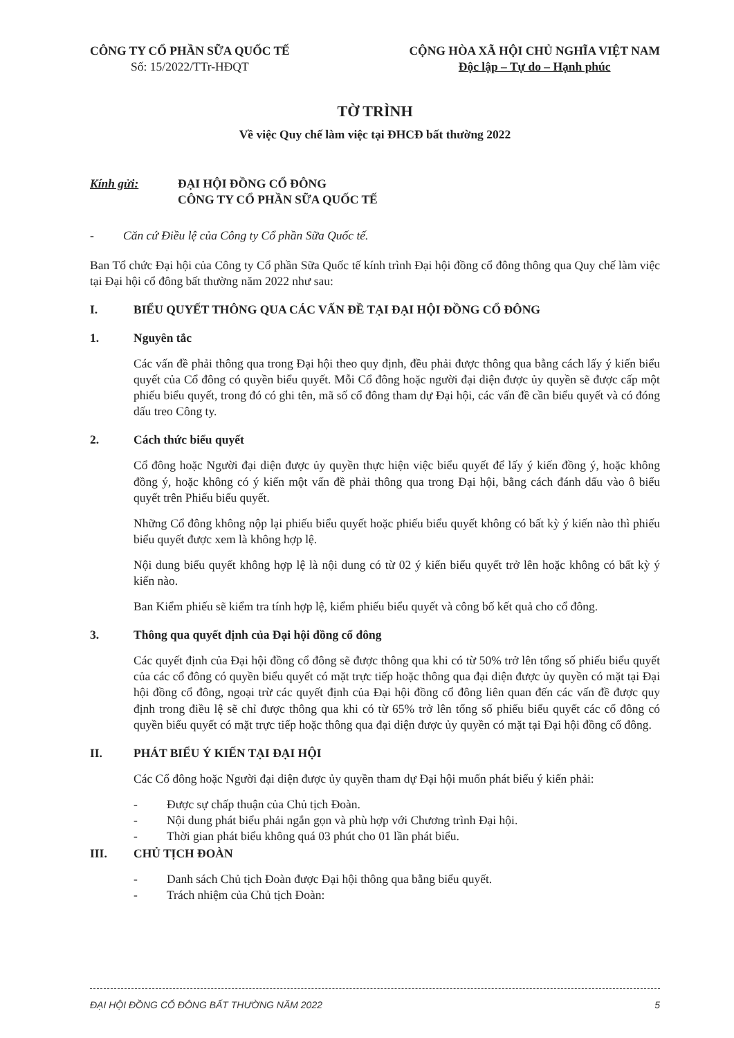CÔNG TY CỔ PHẦN SỮA QUỐC TẾ
Số: 15/2022/TTr-HĐQT
CỘNG HÒA XÃ HỘI CHỦ NGHĨA VIỆT NAM
Độc lập – Tự do – Hạnh phúc
TỜ TRÌNH
Về việc Quy chế làm việc tại ĐHCĐ bất thường 2022
Kính gửi: ĐẠI HỘI ĐỒNG CỔ ĐÔNG
CÔNG TY CỔ PHẦN SỮA QUỐC TẾ
- Căn cứ Điều lệ của Công ty Cổ phần Sữa Quốc tế.
Ban Tổ chức Đại hội của Công ty Cổ phần Sữa Quốc tế kính trình Đại hội đồng cổ đông thông qua Quy chế làm việc tại Đại hội cổ đông bất thường năm 2022 như sau:
I. BIỂU QUYẾT THÔNG QUA CÁC VẤN ĐỀ TẠI ĐẠI HỘI ĐỒNG CỔ ĐÔNG
1. Nguyên tắc
Các vấn đề phải thông qua trong Đại hội theo quy định, đều phải được thông qua bằng cách lấy ý kiến biểu quyết của Cổ đông có quyền biểu quyết. Mỗi Cổ đông hoặc người đại diện được ủy quyền sẽ được cấp một phiếu biểu quyết, trong đó có ghi tên, mã số cổ đông tham dự Đại hội, các vấn đề cần biểu quyết và có đóng dấu treo Công ty.
2. Cách thức biểu quyết
Cổ đông hoặc Người đại diện được ủy quyền thực hiện việc biểu quyết để lấy ý kiến đồng ý, hoặc không đồng ý, hoặc không có ý kiến một vấn đề phải thông qua trong Đại hội, bằng cách đánh dấu vào ô biểu quyết trên Phiếu biểu quyết.
Những Cổ đông không nộp lại phiếu biểu quyết hoặc phiếu biểu quyết không có bất kỳ ý kiến nào thì phiếu biểu quyết được xem là không hợp lệ.
Nội dung biểu quyết không hợp lệ là nội dung có từ 02 ý kiến biểu quyết trở lên hoặc không có bất kỳ ý kiến nào.
Ban Kiểm phiếu sẽ kiểm tra tính hợp lệ, kiểm phiếu biểu quyết và công bố kết quả cho cổ đông.
3. Thông qua quyết định của Đại hội đồng cổ đông
Các quyết định của Đại hội đồng cổ đông sẽ được thông qua khi có từ 50% trở lên tổng số phiếu biểu quyết của các cổ đông có quyền biểu quyết có mặt trực tiếp hoặc thông qua đại diện được ủy quyền có mặt tại Đại hội đồng cổ đông, ngoại trừ các quyết định của Đại hội đồng cổ đông liên quan đến các vấn đề được quy định trong điều lệ sẽ chỉ được thông qua khi có từ 65% trở lên tổng số phiếu biểu quyết các cổ đông có quyền biểu quyết có mặt trực tiếp hoặc thông qua đại diện được ủy quyền có mặt tại Đại hội đồng cổ đông.
II. PHÁT BIỂU Ý KIẾN TẠI ĐẠI HỘI
Các Cổ đông hoặc Người đại diện được ủy quyền tham dự Đại hội muốn phát biểu ý kiến phải:
- Được sự chấp thuận của Chủ tịch Đoàn.
- Nội dung phát biểu phải ngắn gọn và phù hợp với Chương trình Đại hội.
- Thời gian phát biểu không quá 03 phút cho 01 lần phát biểu.
III. CHỦ TỊCH ĐOÀN
- Danh sách Chủ tịch Đoàn được Đại hội thông qua bằng biểu quyết.
- Trách nhiệm của Chủ tịch Đoàn:
ĐẠI HỘI ĐỒNG CỔ ĐÔNG BẤT THƯỜNG NĂM 2022 5